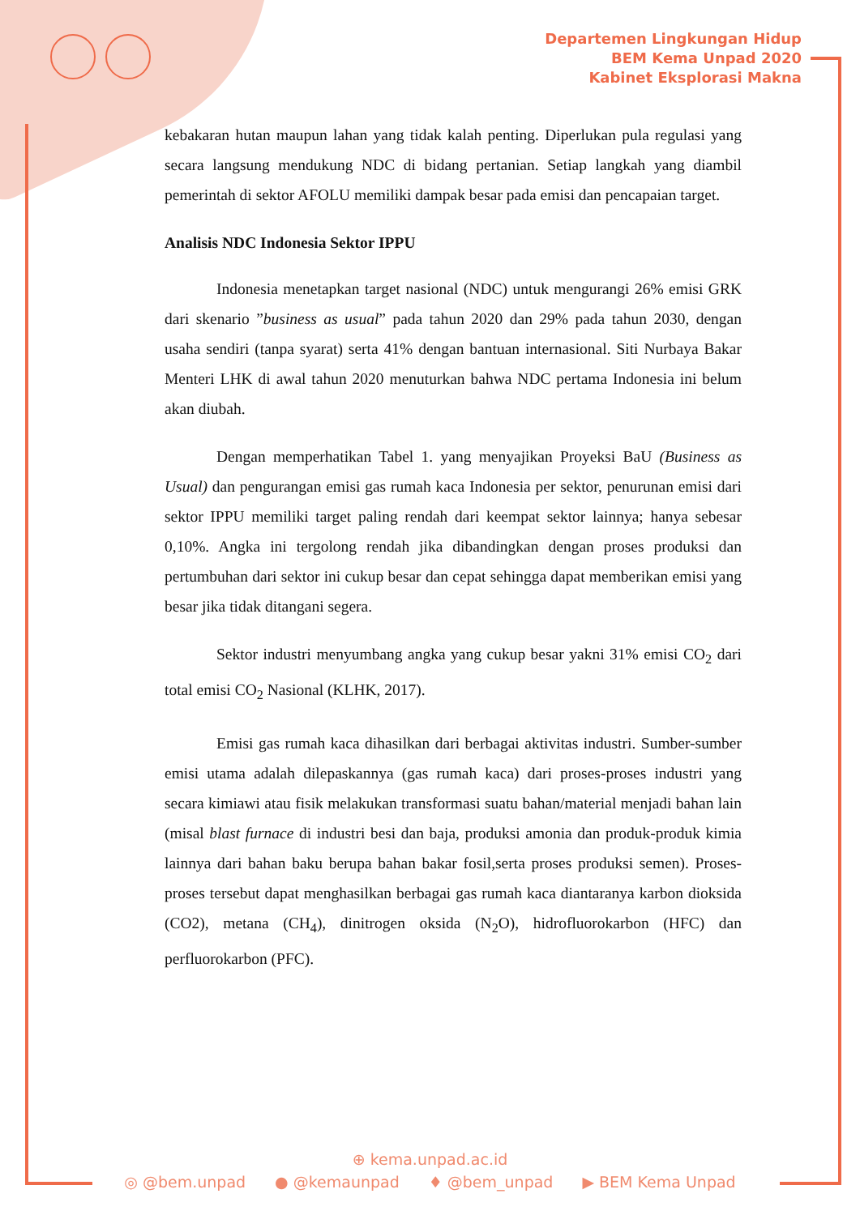Departemen Lingkungan Hidup
BEM Kema Unpad 2020
Kabinet Eksplorasi Makna
kebakaran hutan maupun lahan yang tidak kalah penting. Diperlukan pula regulasi yang secara langsung mendukung NDC di bidang pertanian. Setiap langkah yang diambil pemerintah di sektor AFOLU memiliki dampak besar pada emisi dan pencapaian target.
Analisis NDC Indonesia Sektor IPPU
Indonesia menetapkan target nasional (NDC) untuk mengurangi 26% emisi GRK dari skenario ”business as usual” pada tahun 2020 dan 29% pada tahun 2030, dengan usaha sendiri (tanpa syarat) serta 41% dengan bantuan internasional. Siti Nurbaya Bakar Menteri LHK di awal tahun 2020 menuturkan bahwa NDC pertama Indonesia ini belum akan diubah.
Dengan memperhatikan Tabel 1. yang menyajikan Proyeksi BaU (Business as Usual) dan pengurangan emisi gas rumah kaca Indonesia per sektor, penurunan emisi dari sektor IPPU memiliki target paling rendah dari keempat sektor lainnya; hanya sebesar 0,10%. Angka ini tergolong rendah jika dibandingkan dengan proses produksi dan pertumbuhan dari sektor ini cukup besar dan cepat sehingga dapat memberikan emisi yang besar jika tidak ditangani segera.
Sektor industri menyumbang angka yang cukup besar yakni 31% emisi CO<sub>2</sub> dari total emisi CO<sub>2</sub> Nasional (KLHK, 2017).
Emisi gas rumah kaca dihasilkan dari berbagai aktivitas industri. Sumber-sumber emisi utama adalah dilepaskannya (gas rumah kaca) dari proses-proses industri yang secara kimiawi atau fisik melakukan transformasi suatu bahan/material menjadi bahan lain (misal blast furnace di industri besi dan baja, produksi amonia dan produk-produk kimia lainnya dari bahan baku berupa bahan bakar fosil,serta proses produksi semen). Proses-proses tersebut dapat menghasilkan berbagai gas rumah kaca diantaranya karbon dioksida (CO2), metana (CH<sub>4</sub>), dinitrogen oksida (N<sub>2</sub>O), hidrofluorokarbon (HFC) dan perfluorokarbon (PFC).
⊕ kema.unpad.ac.id
◎ @bem.unpad ● @kemaunpad ♦ @bem_unpad ▶ BEM Kema Unpad